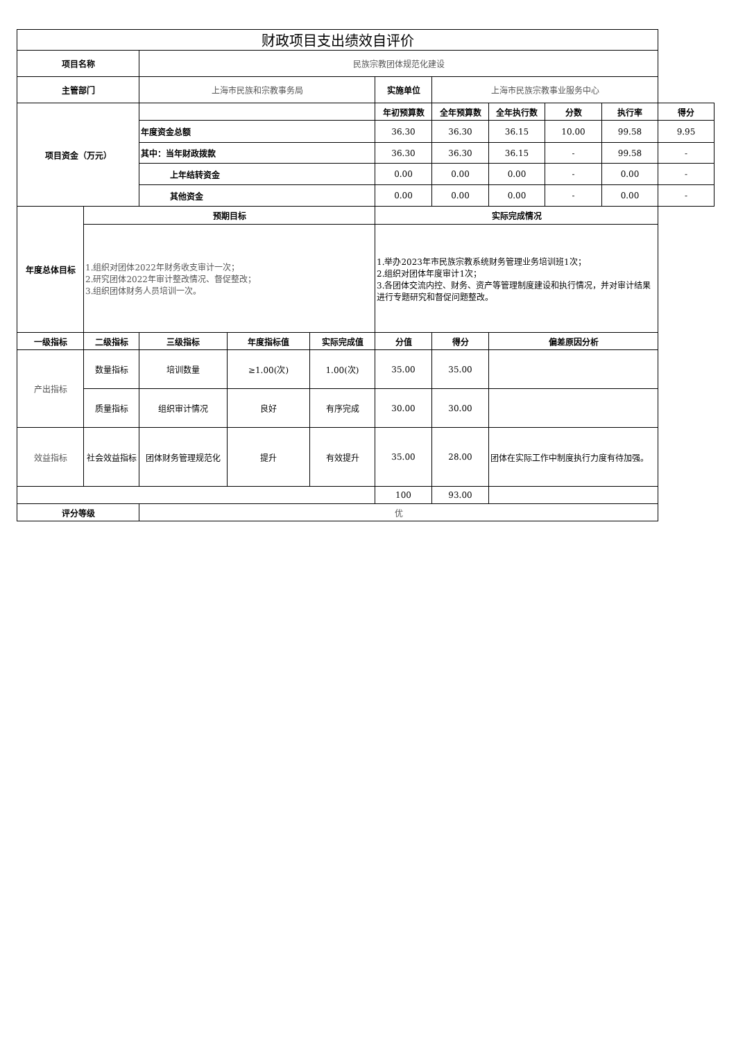| 财政项目支出绩效自评价 | | | | | | | | | | |
| --- | --- | --- | --- | --- | --- | --- | --- | --- | --- | --- |
| 项目名称 | | 民族宗教团体规范化建设 | | | | | | | | |
| 主管部门 | | 上海市民族和宗教事务局 | | | 实施单位 | 上海市民族宗教事业服务中心 | | | | |
| 项目资金（万元） | | | | | 年初预算数 | 全年预算数 | 全年执行数 | 分数 | 执行率 | 得分 |
| | | 年度资金总额 | | | 36.30 | 36.30 | 36.15 | 10.00 | 99.58 | 9.95 |
| | | 其中：当年财政拨款 | | | 36.30 | 36.30 | 36.15 | - | 99.58 | - |
| | | 上年结转资金 | | | 0.00 | 0.00 | 0.00 | - | 0.00 | - |
| | | 其他资金 | | | 0.00 | 0.00 | 0.00 | - | 0.00 | - |
| 年度总体目标 | 预期目标 | | | | 实际完成情况 | | | | | |
| | 1.组织对团体2022年财务收支审计一次； 2.研究团体2022年审计整改情况、督促整改； 3.组织团体财务人员培训一次。 | | | | 1.举办2023年市民族宗教系统财务管理业务培训班1次； 2.组织对团体年度审计1次； 3.各团体交流内控、财务、资产等管理制度建设和执行情况，并对审计结果进行专题研究和督促问题整改。 | | | | | |
| 一级指标 | 二级指标 | 三级指标 | 年度指标值 | 实际完成值 | 分值 | 得分 | 偏差原因分析 | | | |
| 产出指标 | 数量指标 | 培训数量 | ≥1.00(次) | 1.00(次) | 35.00 | 35.00 | | | | |
| | 质量指标 | 组织审计情况 | 良好 | 有序完成 | 30.00 | 30.00 | | | | |
| 效益指标 | 社会效益指标 | 团体财务管理规范化 | 提升 | 有效提升 | 35.00 | 28.00 | 团体在实际工作中制度执行力度有待加强。 | | | |
| | | | | | 100 | 93.00 | | | | |
| 评分等级 | | 优 | | | | | | | | |